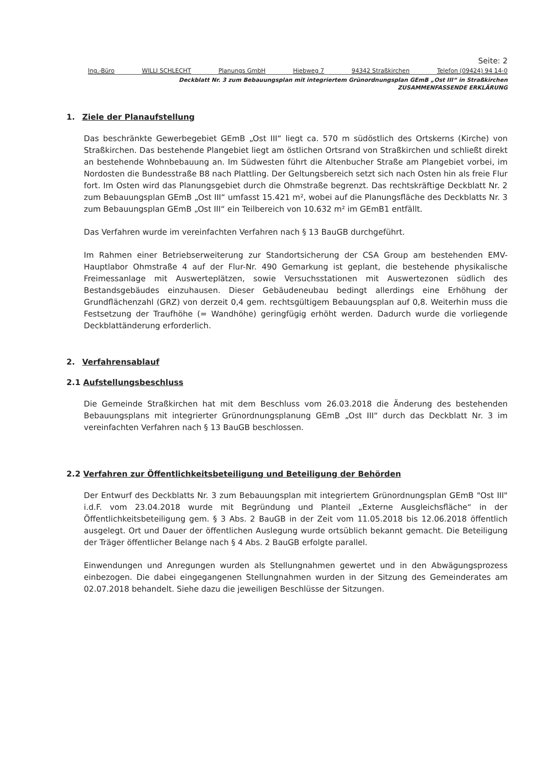Seite: 2
Ing.-Büro WILLI SCHLECHT Planungs GmbH Hiebweg 7 94342 Straßkirchen Telefon (09424) 94 14-0
Deckblatt Nr. 3 zum Bebauungsplan mit integriertem Grünordnungsplan GEmB „Ost III“ in Straßkirchen
ZUSAMMENFASSENDE ERKLÄRUNG
1. Ziele der Planaufstellung
Das beschränkte Gewerbegebiet GEmB „Ost III“ liegt ca. 570 m südöstlich des Ortskerns (Kirche) von Straßkirchen. Das bestehende Plangebiet liegt am östlichen Ortsrand von Straßkirchen und schließt direkt an bestehende Wohnbebauung an. Im Südwesten führt die Altenbucher Straße am Plangebiet vorbei, im Nordosten die Bundesstraße B8 nach Plattling. Der Geltungsbereich setzt sich nach Osten hin als freie Flur fort. Im Osten wird das Planungsgebiet durch die Ohmstraße begrenzt. Das rechtskräftige Deckblatt Nr. 2 zum Bebauungsplan GEmB „Ost III“ umfasst 15.421 m², wobei auf die Planungsfläche des Deckblatts Nr. 3 zum Bebauungsplan GEmB „Ost III“ ein Teilbereich von 10.632 m² im GEmB1 entfällt.
Das Verfahren wurde im vereinfachten Verfahren nach § 13 BauGB durchgeführt.
Im Rahmen einer Betriebserweiterung zur Standortsicherung der CSA Group am bestehenden EMV-Hauptlabor Ohmstraße 4 auf der Flur-Nr. 490 Gemarkung ist geplant, die bestehende physikalische Freimessanlage mit Auswerteplätzen, sowie Versuchsstationen mit Auswertezonen südlich des Bestandsgebäudes einzuhausen. Dieser Gebäudeneubau bedingt allerdings eine Erhöhung der Grundflächenzahl (GRZ) von derzeit 0,4 gem. rechtsgültigem Bebauungsplan auf 0,8. Weiterhin muss die Festsetzung der Traufhöhe (= Wandhöhe) geringfügig erhöht werden. Dadurch wurde die vorliegende Deckblattänderung erforderlich.
2. Verfahrensablauf
2.1 Aufstellungsbeschluss
Die Gemeinde Straßkirchen hat mit dem Beschluss vom 26.03.2018 die Änderung des bestehenden Bebauungsplans mit integrierter Grünordnungsplanung GEmB „Ost III“ durch das Deckblatt Nr. 3 im vereinfachten Verfahren nach § 13 BauGB beschlossen.
2.2 Verfahren zur Öffentlichkeitsbeteiligung und Beteiligung der Behörden
Der Entwurf des Deckblatts Nr. 3 zum Bebauungsplan mit integriertem Grünordnungsplan GEmB "Ost III" i.d.F. vom 23.04.2018 wurde mit Begründung und Planteil „Externe Ausgleichsfläche“ in der Öffentlichkeitsbeteiligung gem. § 3 Abs. 2 BauGB in der Zeit vom 11.05.2018 bis 12.06.2018 öffentlich ausgelegt. Ort und Dauer der öffentlichen Auslegung wurde ortsüblich bekannt gemacht. Die Beteiligung der Träger öffentlicher Belange nach § 4 Abs. 2 BauGB erfolgte parallel.
Einwendungen und Anregungen wurden als Stellungnahmen gewertet und in den Abwägungsprozess einbezogen. Die dabei eingegangenen Stellungnahmen wurden in der Sitzung des Gemeinderates am 02.07.2018 behandelt. Siehe dazu die jeweiligen Beschlüsse der Sitzungen.